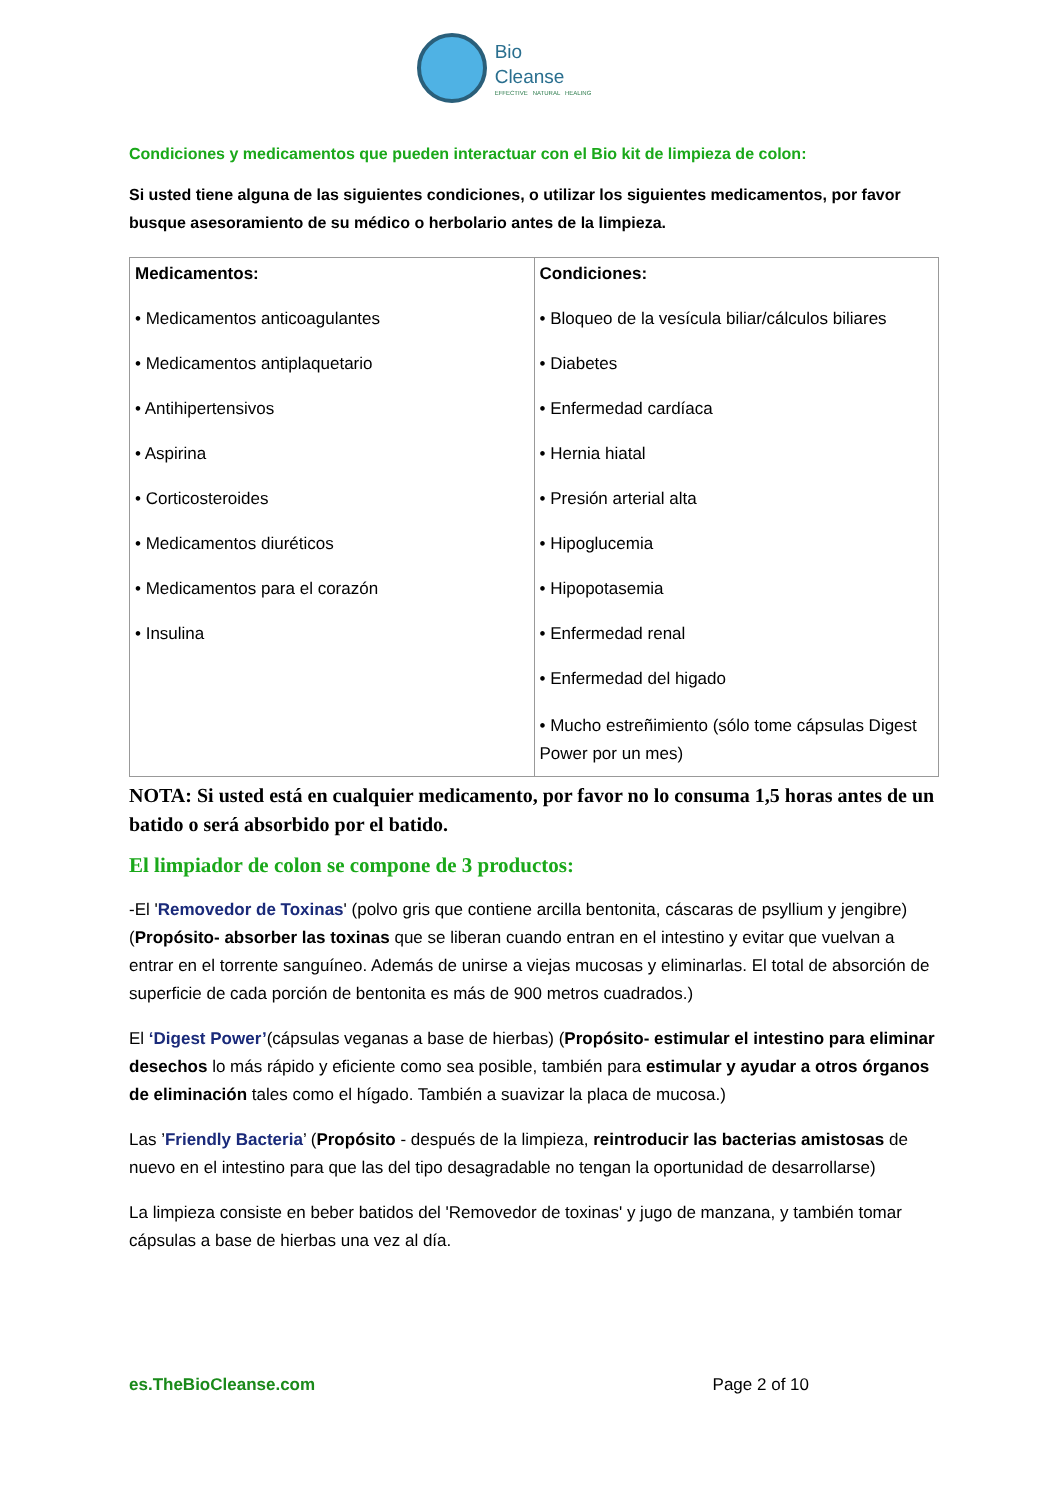Bio
Cleanse
EFFECTIVE NATURAL HEALING
Condiciones y medicamentos que pueden interactuar con el Bio kit de limpieza de colon:
Si usted tiene alguna de las siguientes condiciones, o utilizar los siguientes medicamentos, por favor busque asesoramiento de su médico o herbolario antes de la limpieza.
| Medicamentos: • Medicamentos anticoagulantes • Medicamentos antiplaquetario • Antihipertensivos • Aspirina • Corticosteroides • Medicamentos diuréticos • Medicamentos para el corazón • Insulina | Condiciones: • Bloqueo de la vesícula biliar/cálculos biliares • Diabetes • Enfermedad cardíaca • Hernia hiatal • Presión arterial alta • Hipoglucemia • Hipopotasemia • Enfermedad renal • Enfermedad del higado • Mucho estreñimiento (sólo tome cápsulas Digest Power por un mes) |
NOTA: Si usted está en cualquier medicamento, por favor no lo consuma 1,5 horas antes de un batido o será absorbido por el batido.
El limpiador de colon se compone de 3 productos:
-El 'Removedor de Toxinas' (polvo gris que contiene arcilla bentonita, cáscaras de psyllium y jengibre)(Propósito- absorber las toxinas que se liberan cuando entran en el intestino y evitar que vuelvan a entrar en el torrente sanguíneo. Además de unirse a viejas mucosas y eliminarlas. El total de absorción de superficie de cada porción de bentonita es más de 900 metros cuadrados.)
El ‘Digest Power’(cápsulas veganas a base de hierbas) (Propósito- estimular el intestino para eliminar desechos lo más rápido y eficiente como sea posible, también para estimular y ayudar a otros órganos de eliminación tales como el hígado. También a suavizar la placa de mucosa.)
Las ’Friendly Bacteria’ (Propósito - después de la limpieza, reintroducir las bacterias amistosas de nuevo en el intestino para que las del tipo desagradable no tengan la oportunidad de desarrollarse)
La limpieza consiste en beber batidos del 'Removedor de toxinas' y jugo de manzana, y también tomar cápsulas a base de hierbas una vez al día.
es.TheBioCleanse.com Page 2 of 10